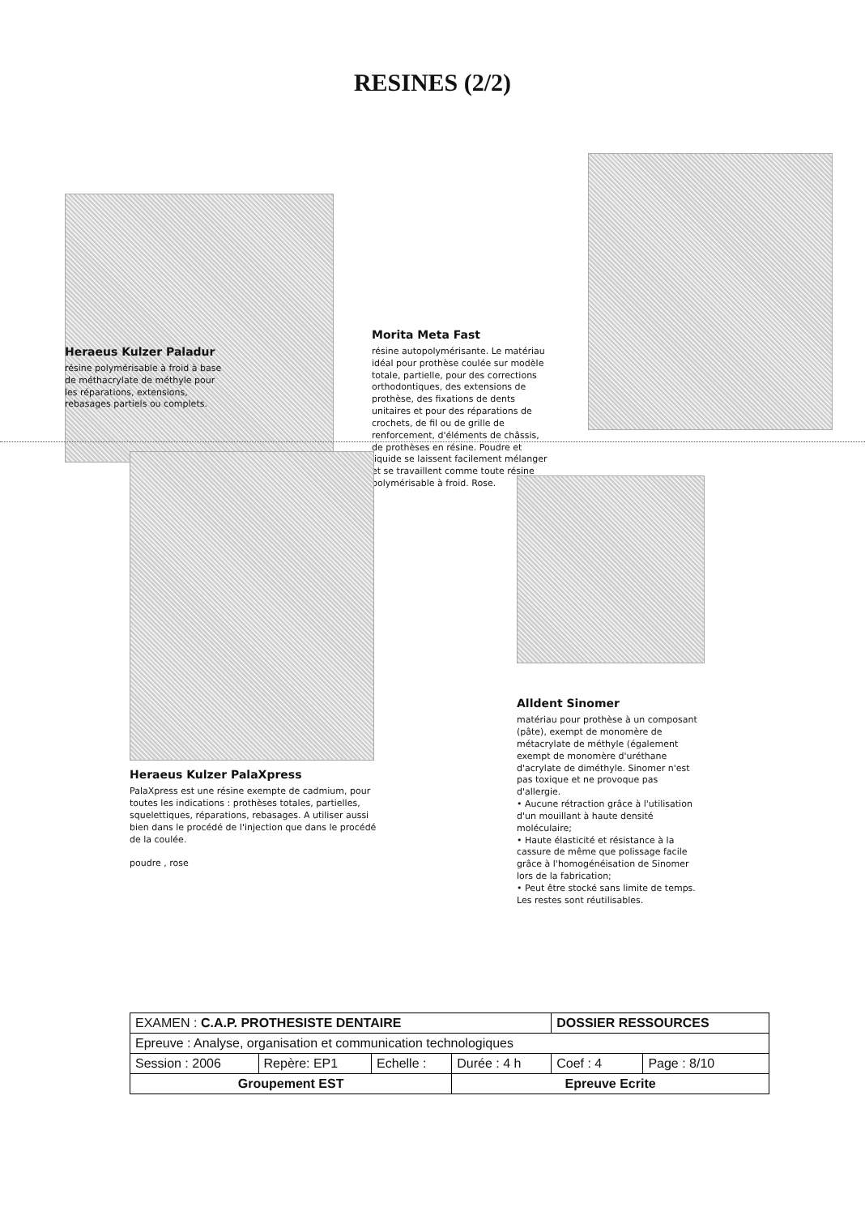RESINES (2/2)
Morita Meta Fast
résine autopolymérisante. Le matériau idéal pour prothèse coulée sur modèle totale, partielle, pour des corrections orthodontiques, des extensions de prothèse, des fixations de dents unitaires et pour des réparations de crochets, de fil ou de grille de renforcement, d'éléments de châssis, de prothèses en résine. Poudre et liquide se laissent facilement mélanger et se travaillent comme toute résine polymérisable à froid. Rose.
Heraeus Kulzer Paladur
résine polymérisable à froid à base de méthacrylate de méthyle pour les réparations, extensions, rebasages partiels ou complets.
Heraeus Kulzer PalaXpress
PalaXpress est une résine exempte de cadmium, pour toutes les indications : prothèses totales, partielles, squelettiques, réparations, rebasages. A utiliser aussi bien dans le procédé de l'injection que dans le procédé de la coulée.
poudre , rose
Alldent Sinomer
matériau pour prothèse à un composant (pâte), exempt de monomère de métacrylate de méthyle (également exempt de monomère d'uréthane d'acrylate de diméthyle. Sinomer n'est pas toxique et ne provoque pas d'allergie.
• Aucune rétraction grâce à l'utilisation d'un mouillant à haute densité moléculaire;
• Haute élasticité et résistance à la cassure de même que polissage facile grâce à l'homogénéisation de Sinomer lors de la fabrication;
• Peut être stocké sans limite de temps.
Les restes sont réutilisables.
| EXAMEN : C.A.P. PROTHESISTE DENTAIRE | | | | DOSSIER RESSOURCES | |
| Epreuve : Analyse, organisation et communication technologiques | | | | | |
| Session : 2006 | Repère: EP1 | Echelle : | Durée : 4 h | Coef : 4 | Page : 8/10 |
| Groupement EST | | | Epreuve Ecrite | | |